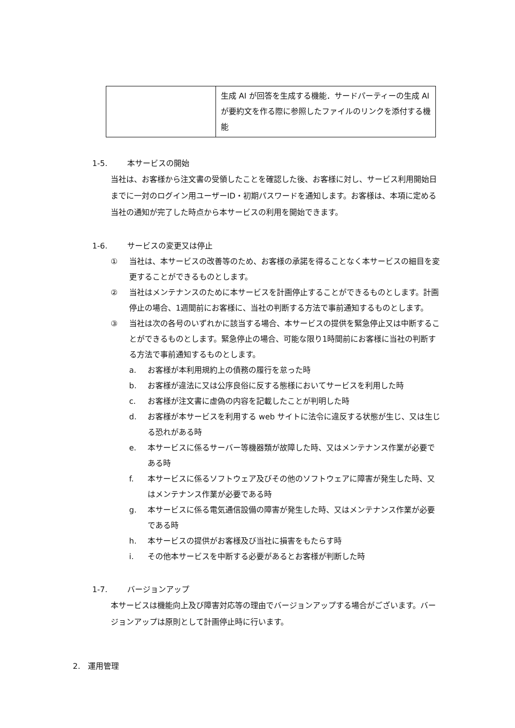| | 生成 AI が回答を生成する機能．サードパーティーの生成 AI が要約文を作る際に参照したファイルのリンクを添付する機能 |
1-5. 本サービスの開始
当社は、お客様から注文書の受領したことを確認した後、お客様に対し、サービス利用開始日までに一対のログイン用ユーザーID・初期パスワードを通知します。お客様は、本項に定める当社の通知が完了した時点から本サービスの利用を開始できます。
1-6. サービスの変更又は停止
① 当社は、本サービスの改善等のため、お客様の承諾を得ることなく本サービスの細目を変更することができるものとします。
② 当社はメンテナンスのために本サービスを計画停止することができるものとします。計画停止の場合、1週間前にお客様に、当社の判断する方法で事前通知するものとします。
③ 当社は次の各号のいずれかに該当する場合、本サービスの提供を緊急停止又は中断することができるものとします。緊急停止の場合、可能な限り1時間前にお客様に当社の判断する方法で事前通知するものとします。
a. お客様が本利用規約上の債務の履行を怠った時
b. お客様が違法に又は公序良俗に反する態様においてサービスを利用した時
c. お客様が注文書に虚偽の内容を記載したことが判明した時
d. お客様が本サービスを利用する web サイトに法令に違反する状態が生じ、又は生じる恐れがある時
e. 本サービスに係るサーバー等機器類が故障した時、又はメンテナンス作業が必要である時
f. 本サービスに係るソフトウェア及びその他のソフトウェアに障害が発生した時、又はメンテナンス作業が必要である時
g. 本サービスに係る電気通信設備の障害が発生した時、又はメンテナンス作業が必要である時
h. 本サービスの提供がお客様及び当社に損害をもたらす時
i. その他本サービスを中断する必要があるとお客様が判断した時
1-7. バージョンアップ
本サービスは機能向上及び障害対応等の理由でバージョンアップする場合がございます。バージョンアップは原則として計画停止時に行います。
2. 運用管理